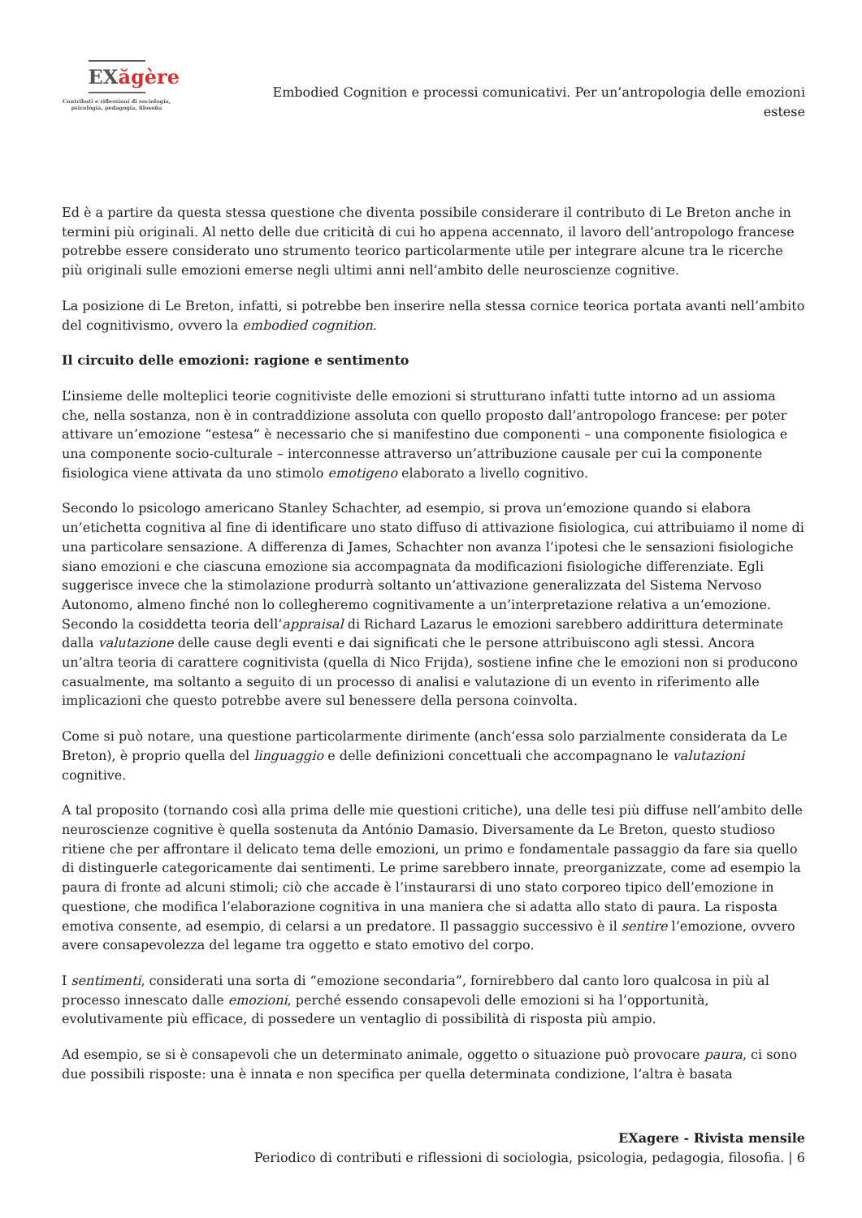EXăgère
Contributi e riflessioni di sociologia,
psicologia, pedagogia, filosofia
Embodied Cognition e processi comunicativi. Per un’antropologia delle emozioni estese
Ed è a partire da questa stessa questione che diventa possibile considerare il contributo di Le Breton anche in termini più originali. Al netto delle due criticità di cui ho appena accennato, il lavoro dell’antropologo francese potrebbe essere considerato uno strumento teorico particolarmente utile per integrare alcune tra le ricerche più originali sulle emozioni emerse negli ultimi anni nell’ambito delle neuroscienze cognitive.
La posizione di Le Breton, infatti, si potrebbe ben inserire nella stessa cornice teorica portata avanti nell’ambito del cognitivismo, ovvero la embodied cognition.
Il circuito delle emozioni: ragione e sentimento
L’insieme delle molteplici teorie cognitiviste delle emozioni si strutturano infatti tutte intorno ad un assioma che, nella sostanza, non è in contraddizione assoluta con quello proposto dall’antropologo francese: per poter attivare un’emozione “estesa” è necessario che si manifestino due componenti – una componente fisiologica e una componente socio-culturale – interconnesse attraverso un’attribuzione causale per cui la componente fisiologica viene attivata da uno stimolo emotigeno elaborato a livello cognitivo.
Secondo lo psicologo americano Stanley Schachter, ad esempio, si prova un’emozione quando si elabora un’etichetta cognitiva al fine di identificare uno stato diffuso di attivazione fisiologica, cui attribuiamo il nome di una particolare sensazione. A differenza di James, Schachter non avanza l’ipotesi che le sensazioni fisiologiche siano emozioni e che ciascuna emozione sia accompagnata da modificazioni fisiologiche differenziate. Egli suggerisce invece che la stimolazione produrrà soltanto un’attivazione generalizzata del Sistema Nervoso Autonomo, almeno finché non lo collegheremo cognitivamente a un’interpretazione relativa a un’emozione. Secondo la cosiddetta teoria dell’appraisal di Richard Lazarus le emozioni sarebbero addirittura determinate dalla valutazione delle cause degli eventi e dai significati che le persone attribuiscono agli stessi. Ancora un’altra teoria di carattere cognitivista (quella di Nico Frijda), sostiene infine che le emozioni non si producono casualmente, ma soltanto a seguito di un processo di analisi e valutazione di un evento in riferimento alle implicazioni che questo potrebbe avere sul benessere della persona coinvolta.
Come si può notare, una questione particolarmente dirimente (anch’essa solo parzialmente considerata da Le Breton), è proprio quella del linguaggio e delle definizioni concettuali che accompagnano le valutazioni cognitive.
A tal proposito (tornando così alla prima delle mie questioni critiche), una delle tesi più diffuse nell’ambito delle neuroscienze cognitive è quella sostenuta da António Damasio. Diversamente da Le Breton, questo studioso ritiene che per affrontare il delicato tema delle emozioni, un primo e fondamentale passaggio da fare sia quello di distinguerle categoricamente dai sentimenti. Le prime sarebbero innate, preorganizzate, come ad esempio la paura di fronte ad alcuni stimoli; ciò che accade è l’instaurarsi di uno stato corporeo tipico dell’emozione in questione, che modifica l’elaborazione cognitiva in una maniera che si adatta allo stato di paura. La risposta emotiva consente, ad esempio, di celarsi a un predatore. Il passaggio successivo è il sentire l’emozione, ovvero avere consapevolezza del legame tra oggetto e stato emotivo del corpo.
I sentimenti, considerati una sorta di “emozione secondaria”, fornirebbero dal canto loro qualcosa in più al processo innescato dalle emozioni, perché essendo consapevoli delle emozioni si ha l’opportunità, evolutivamente più efficace, di possedere un ventaglio di possibilità di risposta più ampio.
Ad esempio, se si è consapevoli che un determinato animale, oggetto o situazione può provocare paura, ci sono due possibili risposte: una è innata e non specifica per quella determinata condizione, l’altra è basata
EXagere - Rivista mensile
Periodico di contributi e riflessioni di sociologia, psicologia, pedagogia, filosofia. | 6